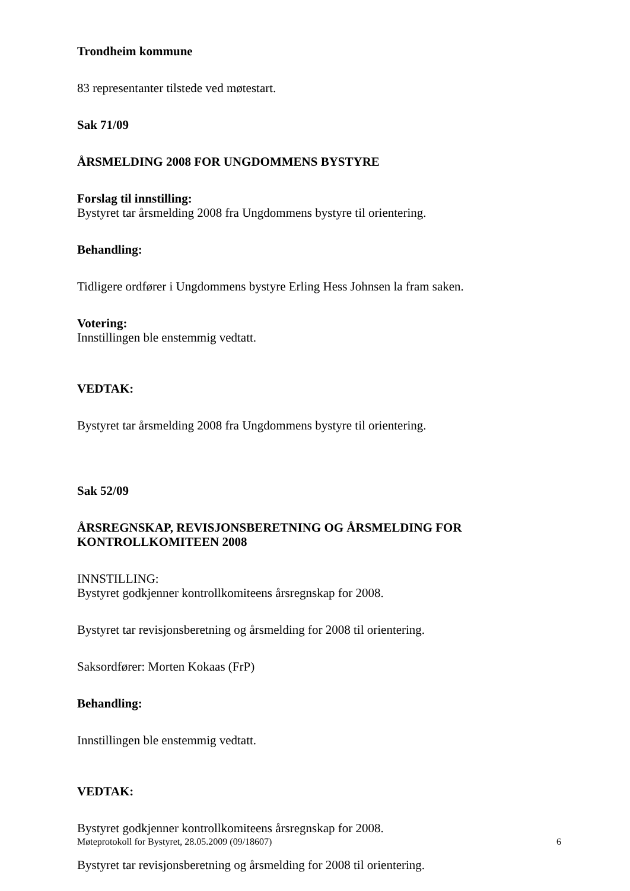Trondheim kommune
83 representanter tilstede ved møtestart.
Sak 71/09
ÅRSMELDING 2008 FOR UNGDOMMENS BYSTYRE
Forslag til innstilling:
Bystyret tar årsmelding 2008 fra Ungdommens bystyre til orientering.
Behandling:
Tidligere ordfører i Ungdommens bystyre Erling Hess Johnsen la fram saken.
Votering:
Innstillingen ble enstemmig vedtatt.
VEDTAK:
Bystyret tar årsmelding 2008 fra Ungdommens bystyre til orientering.
Sak 52/09
ÅRSREGNSKAP, REVISJONSBERETNING OG ÅRSMELDING FOR KONTROLLKOMITEEN 2008
INNSTILLING:
Bystyret godkjenner kontrollkomiteens årsregnskap for 2008.
Bystyret tar revisjonsberetning og årsmelding for 2008 til orientering.
Saksordfører: Morten Kokaas (FrP)
Behandling:
Innstillingen ble enstemmig vedtatt.
VEDTAK:
Bystyret godkjenner kontrollkomiteens årsregnskap for 2008.
Bystyret tar revisjonsberetning og årsmelding for 2008 til orientering.
Møteprotokoll for Bystyret, 28.05.2009 (09/18607) 6